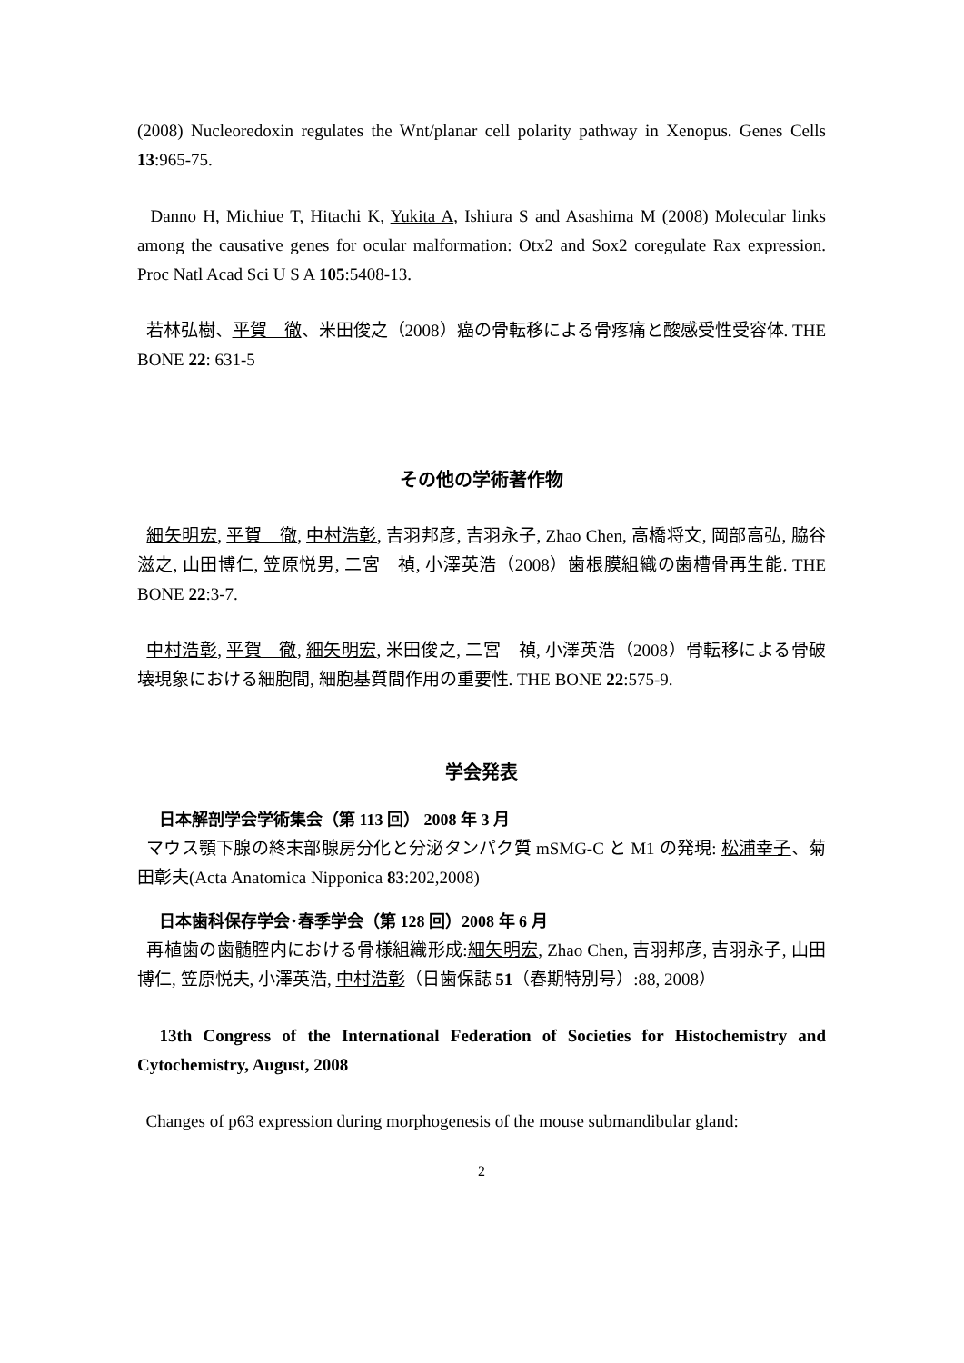(2008) Nucleoredoxin regulates the Wnt/planar cell polarity pathway in Xenopus. Genes Cells 13:965-75.
Danno H, Michiue T, Hitachi K, Yukita A, Ishiura S and Asashima M (2008) Molecular links among the causative genes for ocular malformation: Otx2 and Sox2 coregulate Rax expression. Proc Natl Acad Sci U S A 105:5408-13.
若林弘樹、平賀　徹、米田俊之（2008）癌の骨転移による骨疼痛と酸感受性受容体. THE BONE 22: 631-5
その他の学術著作物
細矢明宏, 平賀　徹, 中村浩彰, 吉羽邦彦, 吉羽永子, Zhao Chen, 高橋将文, 岡部高弘, 脇谷滋之, 山田博仁, 笠原悦男, 二宮　禎, 小澤英浩（2008）歯根膜組織の歯槽骨再生能. THE BONE 22:3-7.
中村浩彰, 平賀　徹, 細矢明宏, 米田俊之, 二宮　禎, 小澤英浩（2008）骨転移による骨破壊現象における細胞間, 細胞基質間作用の重要性. THE BONE 22:575-9.
学会発表
日本解剖学会学術集会（第 113 回） 2008 年 3 月
マウス顎下腺の終末部腺房分化と分泌タンパク質 mSMG-C と M1 の発現: 松浦幸子、菊田彰夫(Acta Anatomica Nipponica 83:202,2008)
日本歯科保存学会･春季学会（第 128 回）2008 年 6 月
再植歯の歯髄腔内における骨様組織形成:細矢明宏, Zhao Chen, 吉羽邦彦, 吉羽永子, 山田博仁, 笠原悦夫, 小澤英浩, 中村浩彰（日歯保誌 51（春期特別号）:88, 2008）
13th Congress of the International Federation of Societies for Histochemistry and Cytochemistry, August, 2008
Changes of p63 expression during morphogenesis of the mouse submandibular gland:
2